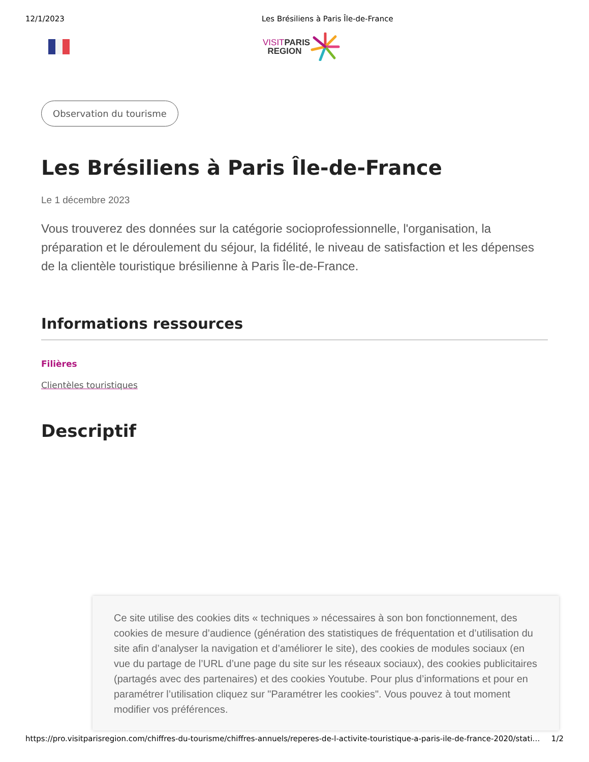12/1/2023 Les Brésiliens à Paris Île-de-France
VISITPARIS
REGION
Observation du tourisme
Les Brésiliens à Paris Île-de-France
Le 1 décembre 2023
Vous trouverez des données sur la catégorie socioprofessionnelle, l'organisation, la préparation et le déroulement du séjour, la fidélité, le niveau de satisfaction et les dépenses de la clientèle touristique brésilienne à Paris Île-de-France.
Informations ressources
Filières
Clientèles touristiques
Descriptif
Ce site utilise des cookies dits « techniques » nécessaires à son bon fonctionnement, des cookies de mesure d’audience (génération des statistiques de fréquentation et d’utilisation du site afin d’analyser la navigation et d’améliorer le site), des cookies de modules sociaux (en vue du partage de l’URL d’une page du site sur les réseaux sociaux), des cookies publicitaires (partagés avec des partenaires) et des cookies Youtube. Pour plus d’informations et pour en paramétrer l’utilisation cliquez sur "Paramétrer les cookies". Vous pouvez à tout moment modifier vos préférences.
https://pro.visitparisregion.com/chiffres-du-tourisme/chiffres-annuels/reperes-de-l-activite-touristique-a-paris-ile-de-france-2020/stati… 1/2